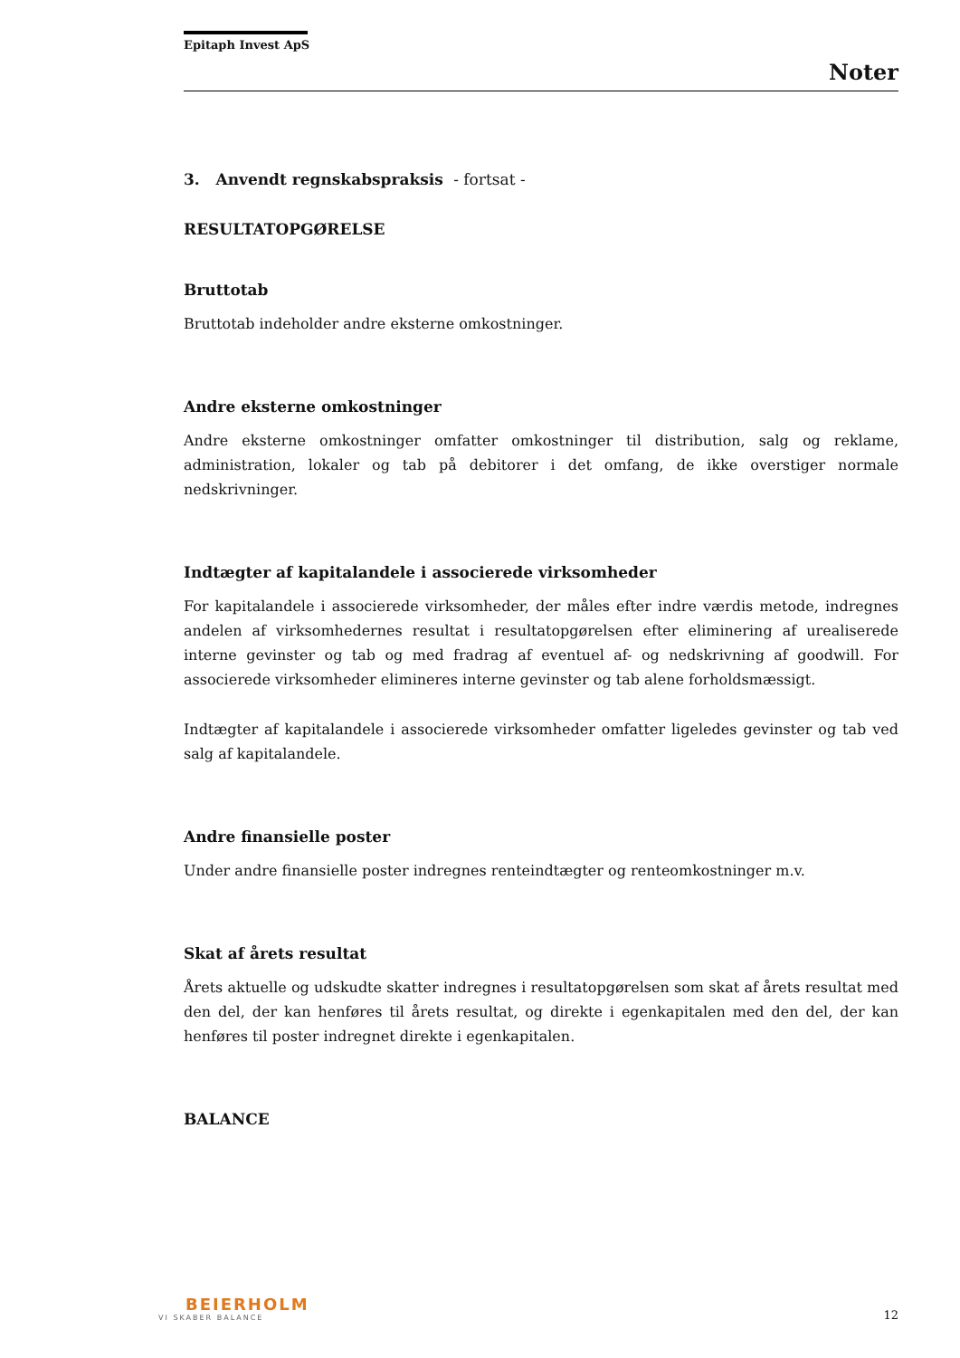Epitaph Invest ApS
Noter
3. Anvendt regnskabspraksis - fortsat -
RESULTATOPGØRELSE
Bruttotab
Bruttotab indeholder andre eksterne omkostninger.
Andre eksterne omkostninger
Andre eksterne omkostninger omfatter omkostninger til distribution, salg og reklame, administration, lokaler og tab på debitorer i det omfang, de ikke overstiger normale nedskrivninger.
Indtægter af kapitalandele i associerede virksomheder
For kapitalandele i associerede virksomheder, der måles efter indre værdis metode, indregnes andelen af virksomhedernes resultat i resultatopgørelsen efter eliminering af urealiserede interne gevinster og tab og med fradrag af eventuel af- og nedskrivning af goodwill. For associerede virksomheder elimineres interne gevinster og tab alene forholdsmæssigt.
Indtægter af kapitalandele i associerede virksomheder omfatter ligeledes gevinster og tab ved salg af kapitalandele.
Andre finansielle poster
Under andre finansielle poster indregnes renteindtægter og renteomkostninger m.v.
Skat af årets resultat
Årets aktuelle og udskudte skatter indregnes i resultatopgørelsen som skat af årets resultat med den del, der kan henføres til årets resultat, og direkte i egenkapitalen med den del, der kan henføres til poster indregnet direkte i egenkapitalen.
BALANCE
BEIERHOLM
VI SKABER BALANCE
12